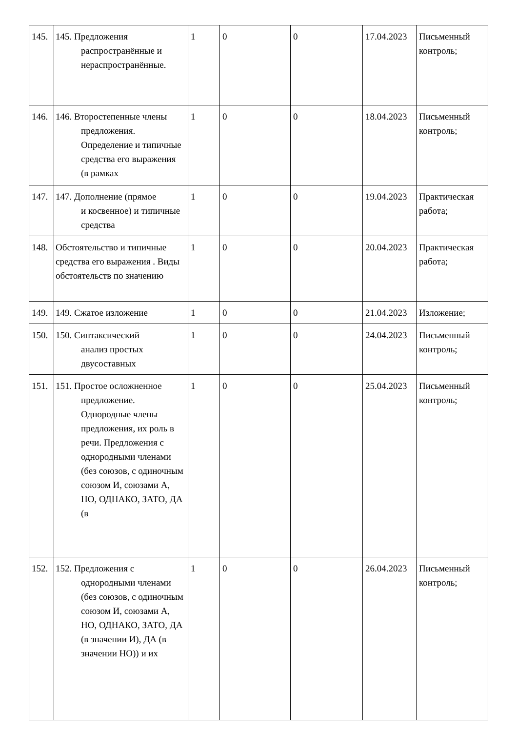| 145. | 145. Предложения распространённые и нераспространённые. | 1 | 0 | 0 | 17.04.2023 | Письменный контроль; |
| 146. | 146. Второстепенные члены предложения. Определение и типичные средства его выражения (в рамках | 1 | 0 | 0 | 18.04.2023 | Письменный контроль; |
| 147. | 147. Дополнение (прямое и косвенное) и типичные средства | 1 | 0 | 0 | 19.04.2023 | Практическая работа; |
| 148. | Обстоятельство и типичные средства его выражения . Виды обстоятельств по значению | 1 | 0 | 0 | 20.04.2023 | Практическая работа; |
| 149. | 149. Сжатое изложение | 1 | 0 | 0 | 21.04.2023 | Изложение; |
| 150. | 150. Синтаксический анализ простых двусоставных | 1 | 0 | 0 | 24.04.2023 | Письменный контроль; |
| 151. | 151. Простое осложненное предложение. Однородные члены предложения, их роль в речи. Предложения с однородными членами (без союзов, с одиночным союзом И, союзами А, НО, ОДНАКО, ЗАТО, ДА (в | 1 | 0 | 0 | 25.04.2023 | Письменный контроль; |
| 152. | 152. Предложения с однородными членами (без союзов, с одиночным союзом И, союзами А, НО, ОДНАКО, ЗАТО, ДА (в значении И), ДА (в значении НО)) и их | 1 | 0 | 0 | 26.04.2023 | Письменный контроль; |